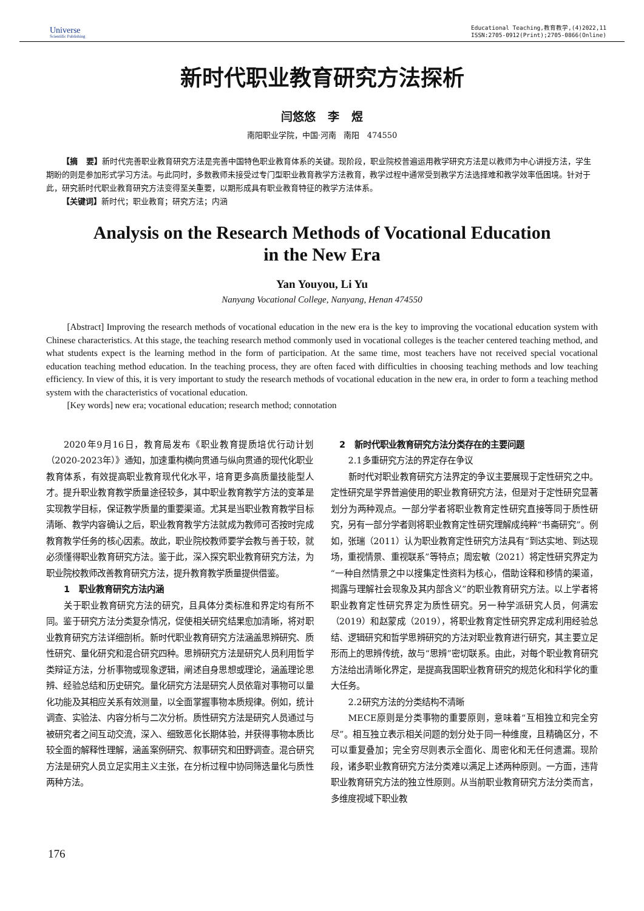Universe
Scientific Publishing
Educational Teaching,教育教学,(4)2022,11
ISSN:2705-0912(Print);2705-0866(Online)
新时代职业教育研究方法探析
闫悠悠 李 煜
南阳职业学院，中国·河南 南阳 474550
【摘 要】新时代完善职业教育研究方法是完善中国特色职业教育体系的关键。现阶段，职业院校普遍运用教学研究方法是以教师为中心讲授方法，学生期盼的则是参加形式学习方法。与此同时，多数教师未接受过专门型职业教育教学方法教育，教学过程中通常受到教学方法选择难和教学效率低困境。针对于此，研究新时代职业教育研究方法变得至关重要，以期形成具有职业教育特征的教学方法体系。
【关键词】新时代；职业教育；研究方法；内涵
Analysis on the Research Methods of Vocational Education
in the New Era
Yan Youyou, Li Yu
Nanyang Vocational College, Nanyang, Henan 474550
[Abstract] Improving the research methods of vocational education in the new era is the key to improving the vocational education system with Chinese characteristics. At this stage, the teaching research method commonly used in vocational colleges is the teacher centered teaching method, and what students expect is the learning method in the form of participation. At the same time, most teachers have not received special vocational education teaching method education. In the teaching process, they are often faced with difficulties in choosing teaching methods and low teaching efficiency. In view of this, it is very important to study the research methods of vocational education in the new era, in order to form a teaching method system with the characteristics of vocational education.
[Key words] new era; vocational education; research method; connotation
2020年9月16日，教育局发布《职业教育提质培优行动计划（2020-2023年）》通知，加速重构横向贯通与纵向贯通的现代化职业教育体系，有效提高职业教育现代化水平，培育更多高质量技能型人才。提升职业教育教学质量途径较多，其中职业教育教学方法的变革是实现教学目标，保证教学质量的重要渠道。尤其是当职业教育教学目标清晰、教学内容确认之后，职业教育教学方法就成为教师可否按时完成教育教学任务的核心因素。故此，职业院校教师要学会教与善于较，就必须懂得职业教育研究方法。鉴于此，深入探究职业教育研究方法，为职业院校教师改善教育研究方法，提升教育教学质量提供借鉴。
1 职业教育研究方法内涵
关于职业教育研究方法的研究，且具体分类标准和界定均有所不同。鉴于研究方法分类复杂情况，促使相关研究结果愈加清晰，将对职业教育研究方法详细剖析。新时代职业教育研究方法涵盖思辨研究、质性研究、量化研究和混合研究四种。思辨研究方法是研究人员利用哲学类辩证方法，分析事物或现象逻辑，阐述自身思想或理论，涵盖理论思辨、经验总结和历史研究。量化研究方法是研究人员依靠对事物可以量化功能及其相应关系有效测量，以全面掌握事物本质规律。例如，统计调查、实验法、内容分析与二次分析。质性研究方法是研究人员通过与被研究者之间互动交流，深入、细致恶化长期体验，并获得事物本质比较全面的解释性理解，涵盖案例研究、叙事研究和田野调查。混合研究方法是研究人员立足实用主义主张，在分析过程中协同筛选量化与质性两种方法。
2 新时代职业教育研究方法分类存在的主要问题
2.1多重研究方法的界定存在争议
新时代对职业教育研究方法界定的争议主要展现于定性研究之中。定性研究是学界普遍使用的职业教育研究方法，但是对于定性研究显著划分为两种观点。一部分学者将职业教育定性研究直接等同于质性研究，另有一部分学者则将职业教育定性研究理解成纯粹“书斋研究”。例如，张瑞（2011）认为职业教育定性研究方法具有“到达实地、到达现场，重视情景、重视联系”等特点；周宏敏（2021）将定性研究界定为“一种自然情景之中以搜集定性资料为核心，借助诠释和移情的渠道，揭露与理解社会现象及其内部含义”的职业教育研究方法。以上学者将职业教育定性研究界定为质性研究。另一种学派研究人员，何满宏（2019）和赵蒙成（2019），将职业教育定性研究界定成利用经验总结、逻辑研究和哲学思辨研究的方法对职业教育进行研究，其主要立足形而上的思辨传统，故与“思辨”密切联系。由此，对每个职业教育研究方法给出清晰化界定，是提高我国职业教育研究的规范化和科学化的重大任务。
2.2研究方法的分类结构不清晰
MECE原则是分类事物的重要原则，意味着“互相独立和完全穷尽”。相互独立表示相关问题的划分处于同一种维度，且精确区分，不可以重复叠加；完全穷尽则表示全面化、周密化和无任何遗漏。现阶段，诸多职业教育研究方法分类难以满足上述两种原则。一方面，违背职业教育研究方法的独立性原则。从当前职业教育研究方法分类而言，多维度视域下职业教
176